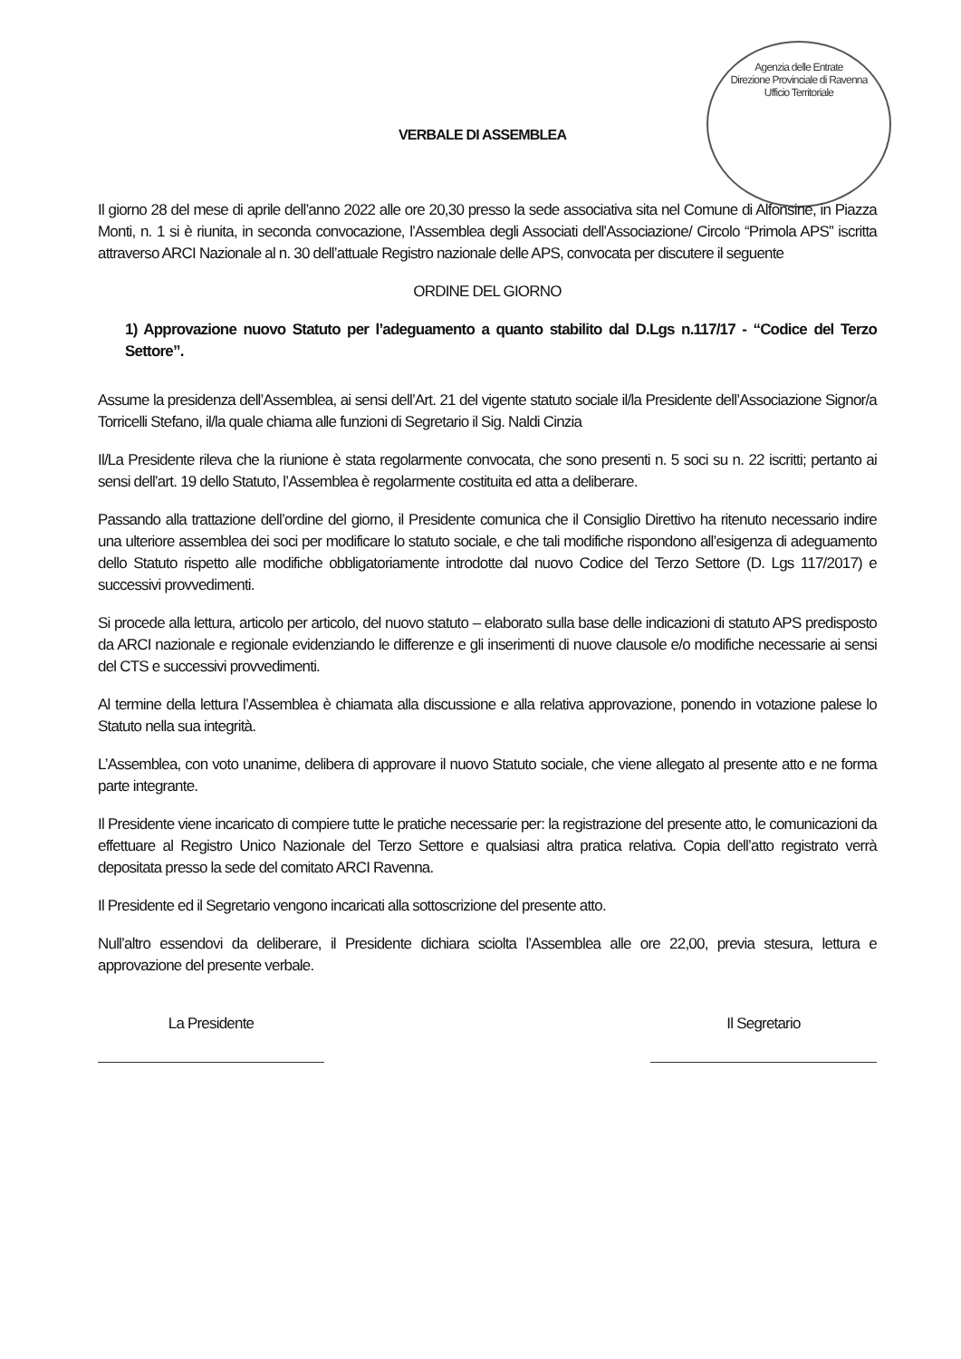Agenzia delle Entrate
Direzione Provinciale di Ravenna
Ufficio Territoriale
VERBALE DI ASSEMBLEA
Il giorno 28 del mese di aprile dell’anno 2022 alle ore 20,30 presso la sede associativa sita nel Comune di Alfonsine, in Piazza Monti, n. 1 si è riunita, in seconda convocazione, l’Assemblea degli Associati dell’Associazione/ Circolo “Primola APS” iscritta attraverso ARCI Nazionale al n. 30 dell’attuale Registro nazionale delle APS, convocata per discutere il seguente
ORDINE DEL GIORNO
1) Approvazione nuovo Statuto per l’adeguamento a quanto stabilito dal D.Lgs n.117/17 - “Codice del Terzo Settore”.
Assume la presidenza dell’Assemblea, ai sensi dell’Art. 21 del vigente statuto sociale il/la Presidente dell’Associazione Signor/a Torricelli Stefano, il/la quale chiama alle funzioni di Segretario il Sig. Naldi Cinzia
Il/La Presidente rileva che la riunione è stata regolarmente convocata, che sono presenti n. 5 soci su n. 22 iscritti; pertanto ai sensi dell’art. 19 dello Statuto, l’Assemblea è regolarmente costituita ed atta a deliberare.
Passando alla trattazione dell’ordine del giorno, il Presidente comunica che il Consiglio Direttivo ha ritenuto necessario indire una ulteriore assemblea dei soci per modificare lo statuto sociale, e che tali modifiche rispondono all’esigenza di adeguamento dello Statuto rispetto alle modifiche obbligatoriamente introdotte dal nuovo Codice del Terzo Settore (D. Lgs 117/2017) e successivi provvedimenti.
Si procede alla lettura, articolo per articolo, del nuovo statuto – elaborato sulla base delle indicazioni di statuto APS predisposto da ARCI nazionale e regionale evidenziando le differenze e gli inserimenti di nuove clausole e/o modifiche necessarie ai sensi del CTS e successivi provvedimenti.
Al termine della lettura l’Assemblea è chiamata alla discussione e alla relativa approvazione, ponendo in votazione palese lo Statuto nella sua integrità.
L’Assemblea, con voto unanime, delibera di approvare il nuovo Statuto sociale, che viene allegato al presente atto e ne forma parte integrante.
Il Presidente viene incaricato di compiere tutte le pratiche necessarie per: la registrazione del presente atto, le comunicazioni da effettuare al Registro Unico Nazionale del Terzo Settore e qualsiasi altra pratica relativa. Copia dell’atto registrato verrà depositata presso la sede del comitato ARCI Ravenna.
Il Presidente ed il Segretario vengono incaricati alla sottoscrizione del presente atto.
Null’altro essendovi da deliberare, il Presidente dichiara sciolta l’Assemblea alle ore 22,00, previa stesura, lettura e approvazione del presente verbale.
La Presidente Il Segretario